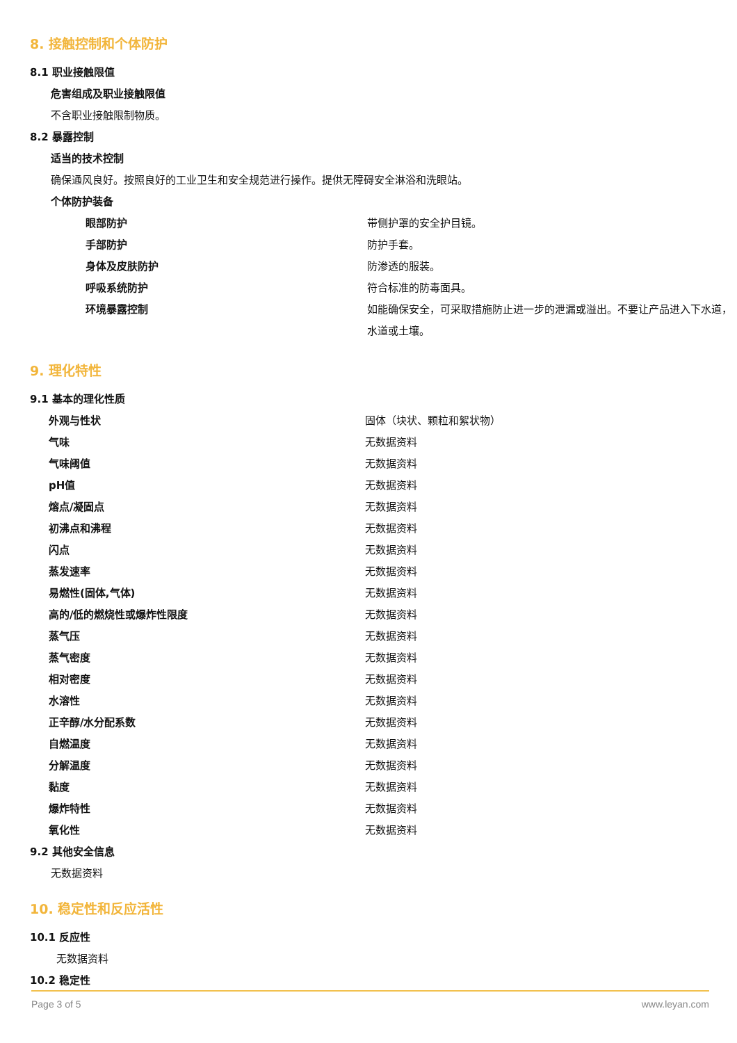8. 接触控制和个体防护
8.1 职业接触限值
危害组成及职业接触限值
不含职业接触限制物质。
8.2 暴露控制
适当的技术控制
确保通风良好。按照良好的工业卫生和安全规范进行操作。提供无障碍安全淋浴和洗眼站。
个体防护装备
| 眼部防护 | 带侧护罩的安全护目镜。 |
| 手部防护 | 防护手套。 |
| 身体及皮肤防护 | 防渗透的服装。 |
| 呼吸系统防护 | 符合标准的防毒面具。 |
| 环境暴露控制 | 如能确保安全，可采取措施防止进一步的泄漏或溢出。不要让产品进入下水道，水道或土壤。 |
9. 理化特性
9.1 基本的理化性质
| 外观与性状 | 固体（块状、颗粒和絮状物） |
| 气味 | 无数据资料 |
| 气味阈值 | 无数据资料 |
| pH值 | 无数据资料 |
| 熔点/凝固点 | 无数据资料 |
| 初沸点和沸程 | 无数据资料 |
| 闪点 | 无数据资料 |
| 蒸发速率 | 无数据资料 |
| 易燃性(固体,气体) | 无数据资料 |
| 高的/低的燃烧性或爆炸性限度 | 无数据资料 |
| 蒸气压 | 无数据资料 |
| 蒸气密度 | 无数据资料 |
| 相对密度 | 无数据资料 |
| 水溶性 | 无数据资料 |
| 正辛醇/水分配系数 | 无数据资料 |
| 自燃温度 | 无数据资料 |
| 分解温度 | 无数据资料 |
| 黏度 | 无数据资料 |
| 爆炸特性 | 无数据资料 |
| 氧化性 | 无数据资料 |
9.2 其他安全信息
无数据资料
10. 稳定性和反应活性
10.1 反应性
无数据资料
10.2 稳定性
Page 3 of 5 www.leyan.com